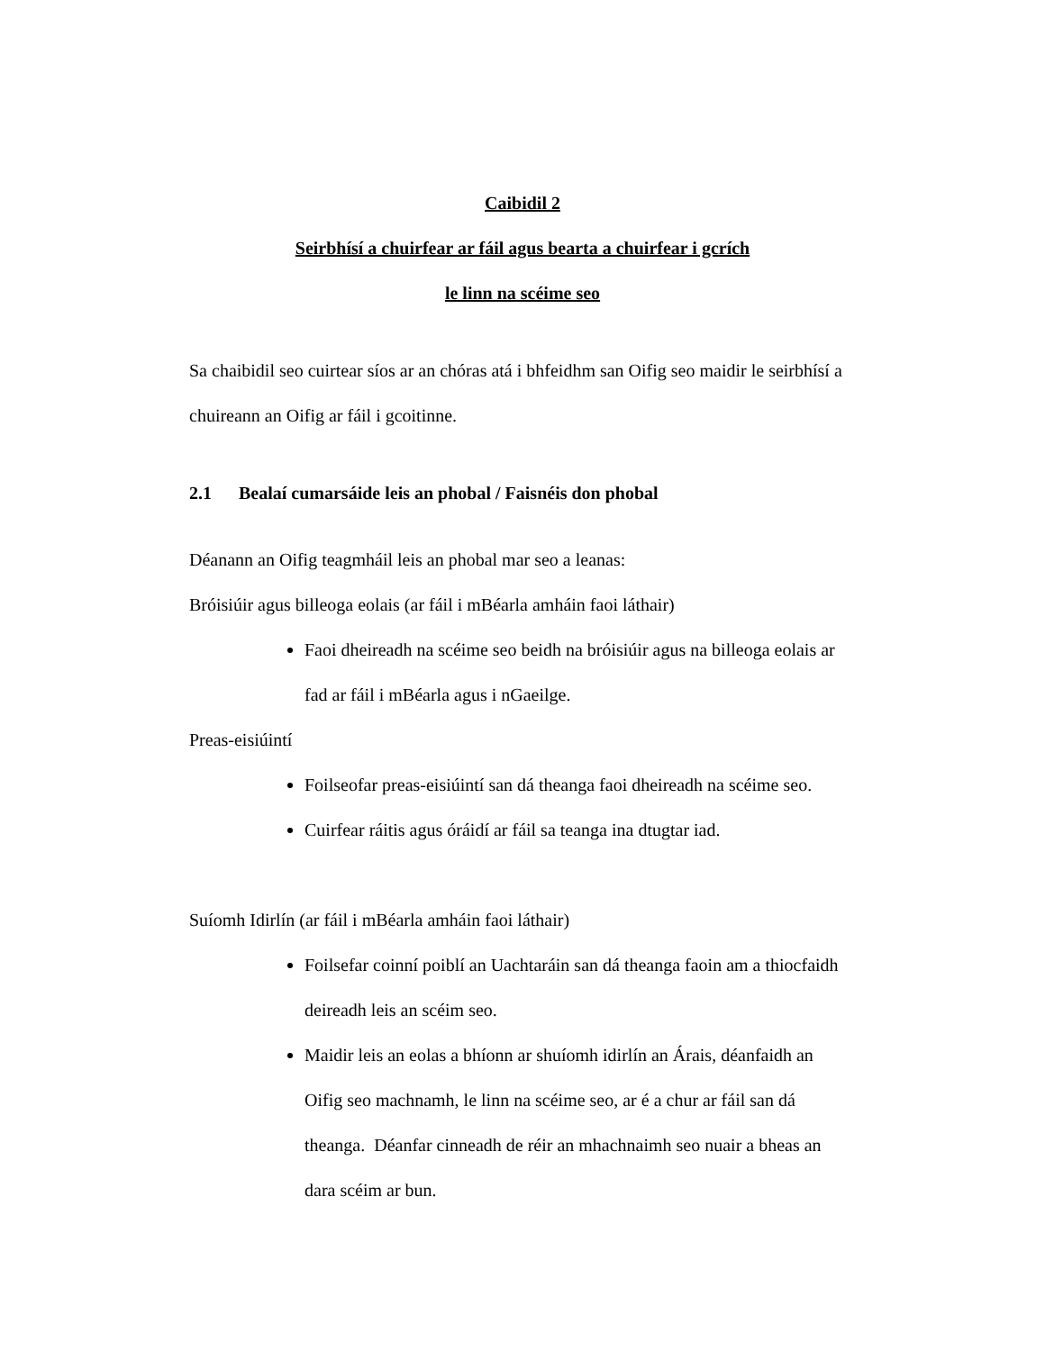Caibidil 2
Seirbhísí a chuirfear ar fáil agus bearta a chuirfear i gcrích
le linn na scéime seo
Sa chaibidil seo cuirtear síos ar an chóras atá i bhfeidhm san Oifig seo maidir le seirbhísí a chuireann an Oifig ar fáil i gcoitinne.
2.1 Bealaí cumarsáide leis an phobal / Faisnéis don phobal
Déanann an Oifig teagmháil leis an phobal mar seo a leanas:
Bróisiúir agus billeoga eolais (ar fáil i mBéarla amháin faoi láthair)
Faoi dheireadh na scéime seo beidh na bróisiúir agus na billeoga eolais ar fad ar fáil i mBéarla agus i nGaeilge.
Preas-eisiúintí
Foilseofar preas-eisiúintí san dá theanga faoi dheireadh na scéime seo.
Cuirfear ráitis agus óráidí ar fáil sa teanga ina dtugtar iad.
Suíomh Idirlín (ar fáil i mBéarla amháin faoi láthair)
Foilsefar coinní poiblí an Uachtaráin san dá theanga faoin am a thiocfaidh deireadh leis an scéim seo.
Maidir leis an eolas a bhíonn ar shuíomh idirlín an Árais, déanfaidh an Oifig seo machnamh, le linn na scéime seo, ar é a chur ar fáil san dá theanga. Déanfar cinneadh de réir an mhachnaimh seo nuair a bheas an dara scéim ar bun.